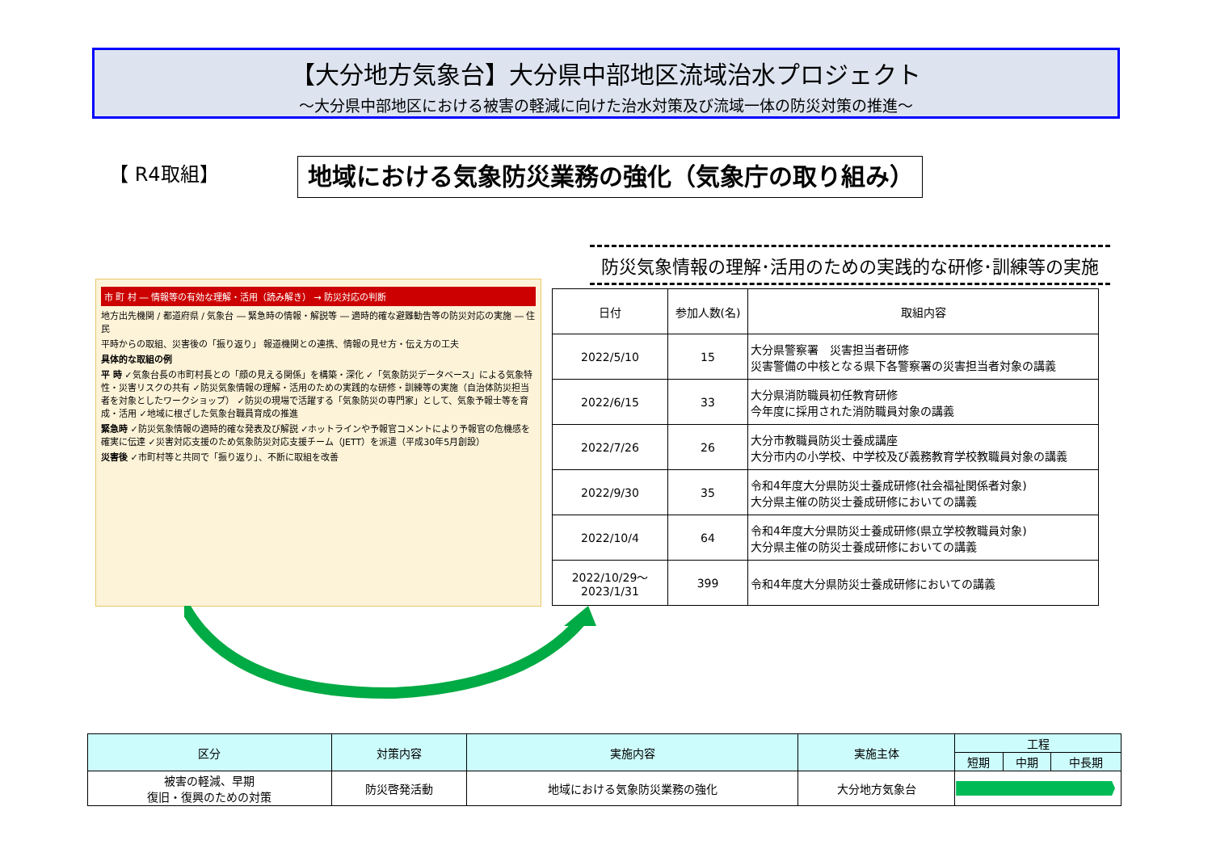【大分地方気象台】大分県中部地区流域治水プロジェクト
～大分県中部地区における被害の軽減に向けた治水対策及び流域一体の防災対策の推進～
【 R4取組】 地域における気象防災業務の強化（気象庁の取り組み）
市 町 村 ― 情報等の有効な理解・活用（読み解き） → 防災対応の判断
地方出先機関 / 都道府県 / 気象台 ― 緊急時の情報・解説等 ― 適時的確な避難勧告等の防災対応の実施 ― 住 民
平時からの取組、災害後の「振り返り」 報道機関との連携、情報の見せ方・伝え方の工夫
具体的な取組の例
平 時 ✓気象台長の市町村長との「顔の見える関係」を構築・深化 ✓「気象防災データベース」による気象特性・災害リスクの共有 ✓防災気象情報の理解・活用のための実践的な研修・訓練等の実施（自治体防災担当者を対象としたワークショップ） ✓防災の現場で活躍する「気象防災の専門家」として、気象予報士等を育成・活用 ✓地域に根ざした気象台職員育成の推進
緊急時 ✓防災気象情報の適時的確な発表及び解説 ✓ホットラインや予報官コメントにより予報官の危機感を確実に伝達 ✓災害対応支援のため気象防災対応支援チーム（JETT）を派遣（平成30年5月創設）
災害後 ✓市町村等と共同で「振り返り」、不断に取組を改善
防災気象情報の理解･活用のための実践的な研修･訓練等の実施
| 日付 | 参加人数(名) | 取組内容 |
| --- | --- | --- |
| 2022/5/10 | 15 | 大分県警察署 災害担当者研修 災害警備の中核となる県下各警察署の災害担当者対象の講義 |
| 2022/6/15 | 33 | 大分県消防職員初任教育研修 今年度に採用された消防職員対象の講義 |
| 2022/7/26 | 26 | 大分市教職員防災士養成講座 大分市内の小学校、中学校及び義務教育学校教職員対象の講義 |
| 2022/9/30 | 35 | 令和4年度大分県防災士養成研修(社会福祉関係者対象) 大分県主催の防災士養成研修においての講義 |
| 2022/10/4 | 64 | 令和4年度大分県防災士養成研修(県立学校教職員対象) 大分県主催の防災士養成研修においての講義 |
| 2022/10/29～ 2023/1/31 | 399 | 令和4年度大分県防災士養成研修においての講義 |
| 区分 | 対策内容 | 実施内容 | 実施主体 | 工程 | | |
| --- | --- | --- | --- | --- | --- | --- |
| | | | | 短期 | 中期 | 中長期 |
| 被害の軽減、早期 復旧・復興のための対策 | 防災啓発活動 | 地域における気象防災業務の強化 | 大分地方気象台 | | | |